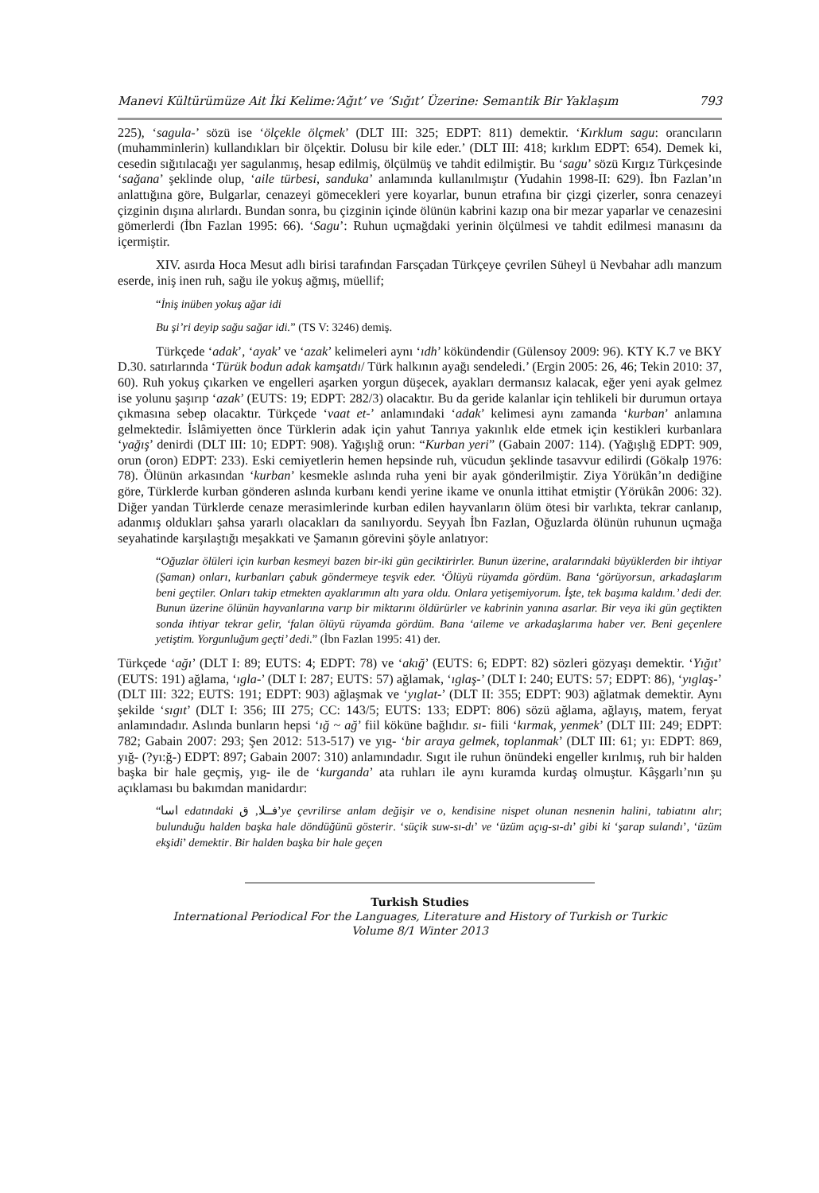Manevi Kültürümüze Ait İki Kelime:‘Ağıt’ ve ‘Sığıt’ Üzerine: Semantik Bir Yaklaşım 793
225), ‘sagula-’ sözü ise ‘ölçekle ölçmek’ (DLT III: 325; EDPT: 811) demektir. ‘Kırklum sagu: orancıların (muhamminlerin) kullandıkları bir ölçektir. Dolusu bir kile eder.’ (DLT III: 418; kırklım EDPT: 654). Demek ki, cesedin sığıtılacağı yer sagulanmış, hesap edilmiş, ölçülmüş ve tahdit edilmiştir. Bu ‘sagu’ sözü Kırgız Türkçesinde ‘sağana’ şeklinde olup, ‘aile türbesi, sanduka’ anlamında kullanılmıştır (Yudahin 1998-II: 629). İbn Fazlan’ın anlattığına göre, Bulgarlar, cenazeyi gömecekleri yere koyarlar, bunun etrafına bir çizgi çizerler, sonra cenazeyi çizginin dışına alırlardı. Bundan sonra, bu çizginin içinde ölünün kabrini kazıp ona bir mezar yaparlar ve cenazesini gömerlerdi (İbn Fazlan 1995: 66). ‘Sagu’: Ruhun uçmağdaki yerinin ölçülmesi ve tahdit edilmesi manasını da içermiştir.
XIV. asırda Hoca Mesut adlı birisi tarafından Farsçadan Türkçeye çevrilen Süheyl ü Nevbahar adlı manzum eserde, iniş inen ruh, sağu ile yokuş ağmış, müellif;
“İniş inüben yokuş ağar idi
Bu şi’ri deyip sağu sağar idi.” (TS V: 3246) demiş.
Türkçede ‘adak’, ‘ayak’ ve ‘azak’ kelimeleri aynı ‘ıdh’ kökündendir (Gülensoy 2009: 96). KTY K.7 ve BKY D.30. satırlarında ‘Türük bodun adak kamşatdı/ Türk halkının ayağı sendeledi.’ (Ergin 2005: 26, 46; Tekin 2010: 37, 60). Ruh yokuş çıkarken ve engelleri aşarken yorgun düşecek, ayakları dermansız kalacak, eğer yeni ayak gelmez ise yolunu şaşırıp ‘azak’ (EUTS: 19; EDPT: 282/3) olacaktır. Bu da geride kalanlar için tehlikeli bir durumun ortaya çıkmasına sebep olacaktır. Türkçede ‘vaat et-’ anlamındaki ‘adak’ kelimesi aynı zamanda ‘kurban’ anlamına gelmektedir. İslâmiyetten önce Türklerin adak için yahut Tanrıya yakınlık elde etmek için kestikleri kurbanlara ‘yağış’ denirdi (DLT III: 10; EDPT: 908). Yağışlığ orun: “Kurban yeri” (Gabain 2007: 114). (Yağışlığ EDPT: 909, orun (oron) EDPT: 233). Eski cemiyetlerin hemen hepsinde ruh, vücudun şeklinde tasavvur edilirdi (Gökalp 1976: 78). Ölünün arkasından ‘kurban’ kesmekle aslında ruha yeni bir ayak gönderilmiştir. Ziya Yörükân’ın dediğine göre, Türklerde kurban gönderen aslında kurbanı kendi yerine ikame ve onunla ittihat etmiştir (Yörükân 2006: 32). Diğer yandan Türklerde cenaze merasimlerinde kurban edilen hayvanların ölüm ötesi bir varlıkta, tekrar canlanıp, adanmış oldukları şahsa yararlı olacakları da sanılıyordu. Seyyah İbn Fazlan, Oğuzlarda ölünün ruhunun uçmağa seyahatinde karşılaştığı meşakkati ve Şamanın görevini şöyle anlatıyor:
“Oğuzlar ölüleri için kurban kesmeyi bazen bir-iki gün geciktirirler. Bunun üzerine, aralarındaki büyüklerden bir ihtiyar (Şaman) onları, kurbanları çabuk göndermeye teşvik eder. ‘Ölüyü rüyamda gördüm. Bana ‘görüyorsun, arkadaşlarım beni geçtiler. Onları takip etmekten ayaklarımın altı yara oldu. Onlara yetişemiyorum. İşte, tek başıma kaldım.’ dedi der. Bunun üzerine ölünün hayvanlarına varıp bir miktarını öldürürler ve kabrinin yanına asarlar. Bir veya iki gün geçtikten sonda ihtiyar tekrar gelir, ‘falan ölüyü rüyamda gördüm. Bana ‘aileme ve arkadaşlarıma haber ver. Beni geçenlere yetiştim. Yorgunluğum geçti’ dedi.” (İbn Fazlan 1995: 41) der.
Türkçede ‘ağı’ (DLT I: 89; EUTS: 4; EDPT: 78) ve ‘akığ’ (EUTS: 6; EDPT: 82) sözleri gözyaşı demektir. ‘Yığıt’ (EUTS: 191) ağlama, ‘ıgla-’ (DLT I: 287; EUTS: 57) ağlamak, ‘ıglaş-’ (DLT I: 240; EUTS: 57; EDPT: 86), ‘yıglaş-’ (DLT III: 322; EUTS: 191; EDPT: 903) ağlaşmak ve ‘yıglat-’ (DLT II: 355; EDPT: 903) ağlatmak demektir. Aynı şekilde ‘sıgıt’ (DLT I: 356; III 275; CC: 143/5; EUTS: 133; EDPT: 806) sözü ağlama, ağlayış, matem, feryat anlamındadır. Aslında bunların hepsi ‘ığ ~ ağ’ fiil köküne bağlıdır. sı- fiili ‘kırmak, yenmek’ (DLT III: 249; EDPT: 782; Gabain 2007: 293; Şen 2012: 513-517) ve yıg- ‘bir araya gelmek, toplanmak’ (DLT III: 61; yı: EDPT: 869, yığ- (?yı:ğ-) EDPT: 897; Gabain 2007: 310) anlamındadır. Sıgıt ile ruhun önündeki engeller kırılmış, ruh bir halden başka bir hale geçmiş, yıg- ile de ‘kurganda’ ata ruhları ile aynı kuramda kurdaş olmuştur. Kâşgarlı’nın şu açıklaması bu bakımdan manidardır:
“اسا edatındaki فــلا, ق’ye çevrilirse anlam değişir ve o, kendisine nispet olunan nesnenin halini, tabiatını alır; bulunduğu halden başka hale döndüğünü gösterir. ‘süçik suw-sı-dı’ ve ‘üzüm açıg-sı-dı’ gibi ki ‘şarap sulandı’, ‘üzüm ekşidi’ demektir. Bir halden başka bir hale geçen
Turkish Studies
International Periodical For the Languages, Literature and History of Turkish or Turkic
Volume 8/1 Winter 2013